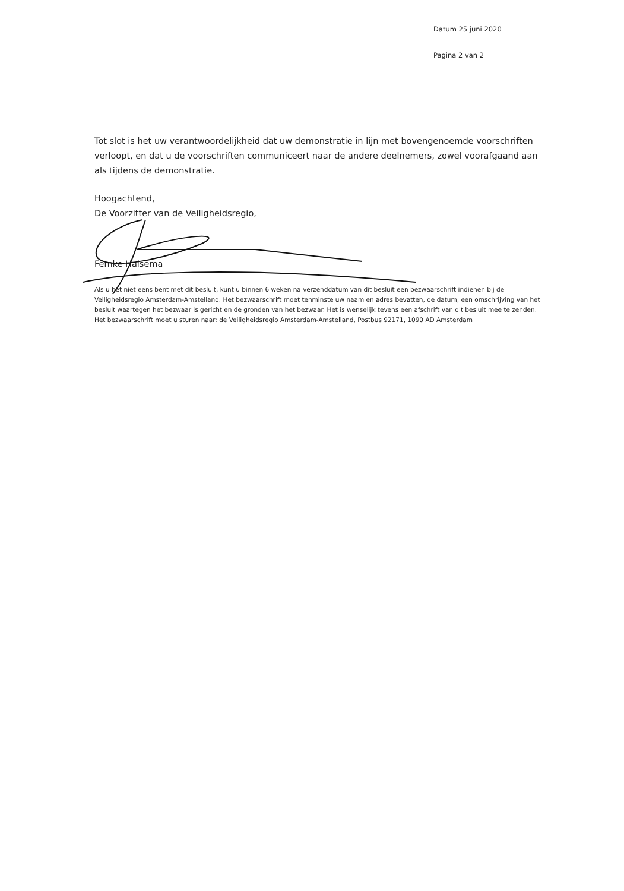Datum 25 juni 2020
Pagina 2 van 2
Tot slot is het uw verantwoordelijkheid dat uw demonstratie in lijn met bovengenoemde voorschriften verloopt, en dat u de voorschriften communiceert naar de andere deelnemers, zowel voorafgaand aan als tijdens de demonstratie.
Hoogachtend,
De Voorzitter van de Veiligheidsregio,
Femke Halsema
Als u het niet eens bent met dit besluit, kunt u binnen 6 weken na verzenddatum van dit besluit een bezwaarschrift indienen bij de Veiligheidsregio Amsterdam-Amstelland. Het bezwaarschrift moet tenminste uw naam en adres bevatten, de datum, een omschrijving van het besluit waartegen het bezwaar is gericht en de gronden van het bezwaar. Het is wenselijk tevens een afschrift van dit besluit mee te zenden. Het bezwaarschrift moet u sturen naar: de Veiligheidsregio Amsterdam-Amstelland, Postbus 92171, 1090 AD Amsterdam